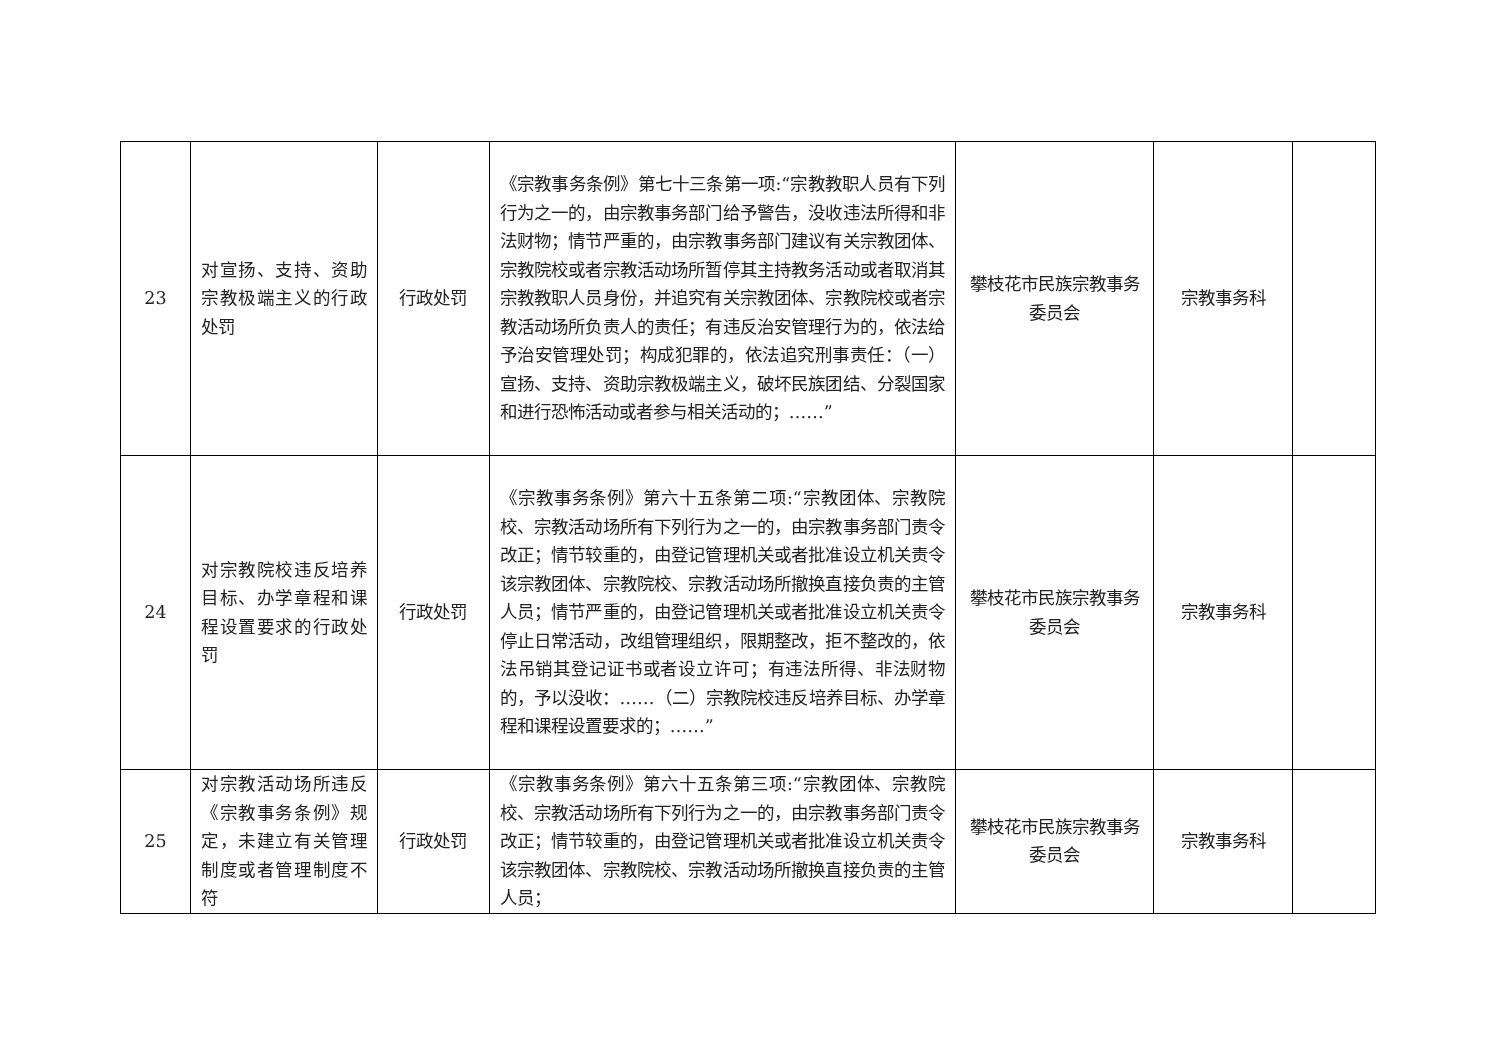| 23 | 对宣扬、支持、资助宗教极端主义的行政处罚 | 行政处罚 | 《宗教事务条例》第七十三条第一项:“宗教教职人员有下列行为之一的，由宗教事务部门给予警告，没收违法所得和非法财物；情节严重的，由宗教事务部门建议有关宗教团体、宗教院校或者宗教活动场所暂停其主持教务活动或者取消其宗教教职人员身份，并追究有关宗教团体、宗教院校或者宗教活动场所负责人的责任；有违反治安管理行为的，依法给予治安管理处罚；构成犯罪的，依法追究刑事责任：（一）宣扬、支持、资助宗教极端主义，破坏民族团结、分裂国家和进行恐怖活动或者参与相关活动的；……” | 攀枝花市民族宗教事务委员会 | 宗教事务科 | |
| 24 | 对宗教院校违反培养目标、办学章程和课程设置要求的行政处罚 | 行政处罚 | 《宗教事务条例》第六十五条第二项:“宗教团体、宗教院校、宗教活动场所有下列行为之一的，由宗教事务部门责令改正；情节较重的，由登记管理机关或者批准设立机关责令该宗教团体、宗教院校、宗教活动场所撤换直接负责的主管人员；情节严重的，由登记管理机关或者批准设立机关责令停止日常活动，改组管理组织，限期整改，拒不整改的，依法吊销其登记证书或者设立许可；有违法所得、非法财物的，予以没收：……（二）宗教院校违反培养目标、办学章程和课程设置要求的；……” | 攀枝花市民族宗教事务委员会 | 宗教事务科 | |
| 25 | 对宗教活动场所违反《宗教事务条例》规定，未建立有关管理制度或者管理制度不符 | 行政处罚 | 《宗教事务条例》第六十五条第三项:“宗教团体、宗教院校、宗教活动场所有下列行为之一的，由宗教事务部门责令改正；情节较重的，由登记管理机关或者批准设立机关责令该宗教团体、宗教院校、宗教活动场所撤换直接负责的主管人员； | 攀枝花市民族宗教事务委员会 | 宗教事务科 | |